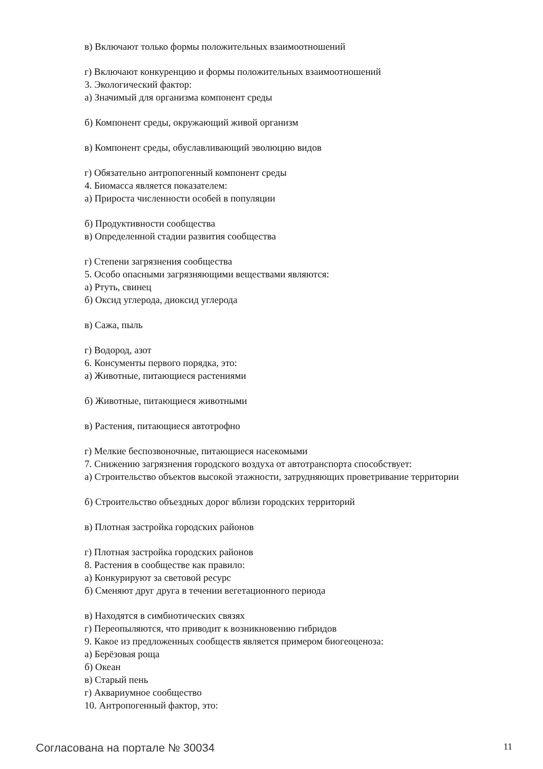в) Включают только формы положительных взаимоотношений
г) Включают конкуренцию и формы положительных взаимоотношений
3. Экологический фактор:
а) Значимый для организма компонент среды
б) Компонент среды, окружающий живой организм
в) Компонент среды, обуславливающий эволюцию видов
г) Обязательно антропогенный компонент среды
4. Биомасса является показателем:
а) Прироста численности особей в популяции
б) Продуктивности сообщества
в) Определенной стадии развития сообщества
г) Степени загрязнения сообщества
5. Особо опасными загрязняющими веществами являются:
а) Ртуть, свинец
б) Оксид углерода, диоксид углерода
в) Сажа, пыль
г) Водород, азот
6. Консументы первого порядка, это:
а) Животные, питающиеся растениями
б) Животные, питающиеся животными
в) Растения, питающиеся автотрофно
г) Мелкие беспозвоночные, питающиеся насекомыми
7. Снижению загрязнения городского воздуха от автотранспорта способствует:
а) Строительство объектов высокой этажности, затрудняющих проветривание территории
б) Строительство объездных дорог вблизи городских территорий
в) Плотная застройка городских районов
г) Плотная застройка городских районов
8. Растения в сообществе как правило:
а) Конкурируют за световой ресурс
б) Сменяют друг друга в течении вегетационного периода
в) Находятся в симбиотических связях
г) Переопыляются, что приводит к возникновению гибридов
9. Какое из предложенных сообществ является примером биогеоценоза:
а) Берёзовая роща
б) Океан
в) Старый пень
г) Аквариумное сообщество
10. Антропогенный фактор, это:
Согласована на портале № 30034 11